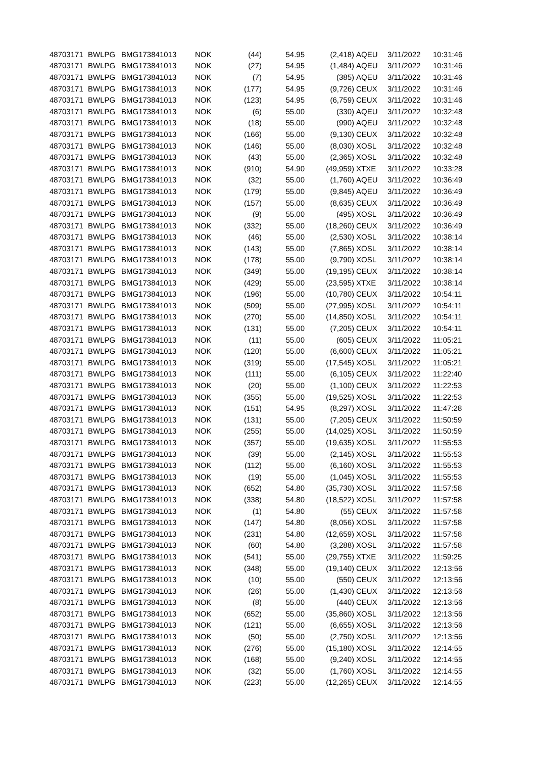| 48703171 | BWLPG | BMG173841013 | NOK | (44) | 54.95 | (2,418) | AQEU | 3/11/2022 | 10:31:46 |
| 48703171 | BWLPG | BMG173841013 | NOK | (27) | 54.95 | (1,484) | AQEU | 3/11/2022 | 10:31:46 |
| 48703171 | BWLPG | BMG173841013 | NOK | (7) | 54.95 | (385) | AQEU | 3/11/2022 | 10:31:46 |
| 48703171 | BWLPG | BMG173841013 | NOK | (177) | 54.95 | (9,726) | CEUX | 3/11/2022 | 10:31:46 |
| 48703171 | BWLPG | BMG173841013 | NOK | (123) | 54.95 | (6,759) | CEUX | 3/11/2022 | 10:31:46 |
| 48703171 | BWLPG | BMG173841013 | NOK | (6) | 55.00 | (330) | AQEU | 3/11/2022 | 10:32:48 |
| 48703171 | BWLPG | BMG173841013 | NOK | (18) | 55.00 | (990) | AQEU | 3/11/2022 | 10:32:48 |
| 48703171 | BWLPG | BMG173841013 | NOK | (166) | 55.00 | (9,130) | CEUX | 3/11/2022 | 10:32:48 |
| 48703171 | BWLPG | BMG173841013 | NOK | (146) | 55.00 | (8,030) | XOSL | 3/11/2022 | 10:32:48 |
| 48703171 | BWLPG | BMG173841013 | NOK | (43) | 55.00 | (2,365) | XOSL | 3/11/2022 | 10:32:48 |
| 48703171 | BWLPG | BMG173841013 | NOK | (910) | 54.90 | (49,959) | XTXE | 3/11/2022 | 10:33:28 |
| 48703171 | BWLPG | BMG173841013 | NOK | (32) | 55.00 | (1,760) | AQEU | 3/11/2022 | 10:36:49 |
| 48703171 | BWLPG | BMG173841013 | NOK | (179) | 55.00 | (9,845) | AQEU | 3/11/2022 | 10:36:49 |
| 48703171 | BWLPG | BMG173841013 | NOK | (157) | 55.00 | (8,635) | CEUX | 3/11/2022 | 10:36:49 |
| 48703171 | BWLPG | BMG173841013 | NOK | (9) | 55.00 | (495) | XOSL | 3/11/2022 | 10:36:49 |
| 48703171 | BWLPG | BMG173841013 | NOK | (332) | 55.00 | (18,260) | CEUX | 3/11/2022 | 10:36:49 |
| 48703171 | BWLPG | BMG173841013 | NOK | (46) | 55.00 | (2,530) | XOSL | 3/11/2022 | 10:38:14 |
| 48703171 | BWLPG | BMG173841013 | NOK | (143) | 55.00 | (7,865) | XOSL | 3/11/2022 | 10:38:14 |
| 48703171 | BWLPG | BMG173841013 | NOK | (178) | 55.00 | (9,790) | XOSL | 3/11/2022 | 10:38:14 |
| 48703171 | BWLPG | BMG173841013 | NOK | (349) | 55.00 | (19,195) | CEUX | 3/11/2022 | 10:38:14 |
| 48703171 | BWLPG | BMG173841013 | NOK | (429) | 55.00 | (23,595) | XTXE | 3/11/2022 | 10:38:14 |
| 48703171 | BWLPG | BMG173841013 | NOK | (196) | 55.00 | (10,780) | CEUX | 3/11/2022 | 10:54:11 |
| 48703171 | BWLPG | BMG173841013 | NOK | (509) | 55.00 | (27,995) | XOSL | 3/11/2022 | 10:54:11 |
| 48703171 | BWLPG | BMG173841013 | NOK | (270) | 55.00 | (14,850) | XOSL | 3/11/2022 | 10:54:11 |
| 48703171 | BWLPG | BMG173841013 | NOK | (131) | 55.00 | (7,205) | CEUX | 3/11/2022 | 10:54:11 |
| 48703171 | BWLPG | BMG173841013 | NOK | (11) | 55.00 | (605) | CEUX | 3/11/2022 | 11:05:21 |
| 48703171 | BWLPG | BMG173841013 | NOK | (120) | 55.00 | (6,600) | CEUX | 3/11/2022 | 11:05:21 |
| 48703171 | BWLPG | BMG173841013 | NOK | (319) | 55.00 | (17,545) | XOSL | 3/11/2022 | 11:05:21 |
| 48703171 | BWLPG | BMG173841013 | NOK | (111) | 55.00 | (6,105) | CEUX | 3/11/2022 | 11:22:40 |
| 48703171 | BWLPG | BMG173841013 | NOK | (20) | 55.00 | (1,100) | CEUX | 3/11/2022 | 11:22:53 |
| 48703171 | BWLPG | BMG173841013 | NOK | (355) | 55.00 | (19,525) | XOSL | 3/11/2022 | 11:22:53 |
| 48703171 | BWLPG | BMG173841013 | NOK | (151) | 54.95 | (8,297) | XOSL | 3/11/2022 | 11:47:28 |
| 48703171 | BWLPG | BMG173841013 | NOK | (131) | 55.00 | (7,205) | CEUX | 3/11/2022 | 11:50:59 |
| 48703171 | BWLPG | BMG173841013 | NOK | (255) | 55.00 | (14,025) | XOSL | 3/11/2022 | 11:50:59 |
| 48703171 | BWLPG | BMG173841013 | NOK | (357) | 55.00 | (19,635) | XOSL | 3/11/2022 | 11:55:53 |
| 48703171 | BWLPG | BMG173841013 | NOK | (39) | 55.00 | (2,145) | XOSL | 3/11/2022 | 11:55:53 |
| 48703171 | BWLPG | BMG173841013 | NOK | (112) | 55.00 | (6,160) | XOSL | 3/11/2022 | 11:55:53 |
| 48703171 | BWLPG | BMG173841013 | NOK | (19) | 55.00 | (1,045) | XOSL | 3/11/2022 | 11:55:53 |
| 48703171 | BWLPG | BMG173841013 | NOK | (652) | 54.80 | (35,730) | XOSL | 3/11/2022 | 11:57:58 |
| 48703171 | BWLPG | BMG173841013 | NOK | (338) | 54.80 | (18,522) | XOSL | 3/11/2022 | 11:57:58 |
| 48703171 | BWLPG | BMG173841013 | NOK | (1) | 54.80 | (55) | CEUX | 3/11/2022 | 11:57:58 |
| 48703171 | BWLPG | BMG173841013 | NOK | (147) | 54.80 | (8,056) | XOSL | 3/11/2022 | 11:57:58 |
| 48703171 | BWLPG | BMG173841013 | NOK | (231) | 54.80 | (12,659) | XOSL | 3/11/2022 | 11:57:58 |
| 48703171 | BWLPG | BMG173841013 | NOK | (60) | 54.80 | (3,288) | XOSL | 3/11/2022 | 11:57:58 |
| 48703171 | BWLPG | BMG173841013 | NOK | (541) | 55.00 | (29,755) | XTXE | 3/11/2022 | 11:59:25 |
| 48703171 | BWLPG | BMG173841013 | NOK | (348) | 55.00 | (19,140) | CEUX | 3/11/2022 | 12:13:56 |
| 48703171 | BWLPG | BMG173841013 | NOK | (10) | 55.00 | (550) | CEUX | 3/11/2022 | 12:13:56 |
| 48703171 | BWLPG | BMG173841013 | NOK | (26) | 55.00 | (1,430) | CEUX | 3/11/2022 | 12:13:56 |
| 48703171 | BWLPG | BMG173841013 | NOK | (8) | 55.00 | (440) | CEUX | 3/11/2022 | 12:13:56 |
| 48703171 | BWLPG | BMG173841013 | NOK | (652) | 55.00 | (35,860) | XOSL | 3/11/2022 | 12:13:56 |
| 48703171 | BWLPG | BMG173841013 | NOK | (121) | 55.00 | (6,655) | XOSL | 3/11/2022 | 12:13:56 |
| 48703171 | BWLPG | BMG173841013 | NOK | (50) | 55.00 | (2,750) | XOSL | 3/11/2022 | 12:13:56 |
| 48703171 | BWLPG | BMG173841013 | NOK | (276) | 55.00 | (15,180) | XOSL | 3/11/2022 | 12:14:55 |
| 48703171 | BWLPG | BMG173841013 | NOK | (168) | 55.00 | (9,240) | XOSL | 3/11/2022 | 12:14:55 |
| 48703171 | BWLPG | BMG173841013 | NOK | (32) | 55.00 | (1,760) | XOSL | 3/11/2022 | 12:14:55 |
| 48703171 | BWLPG | BMG173841013 | NOK | (223) | 55.00 | (12,265) | CEUX | 3/11/2022 | 12:14:55 |